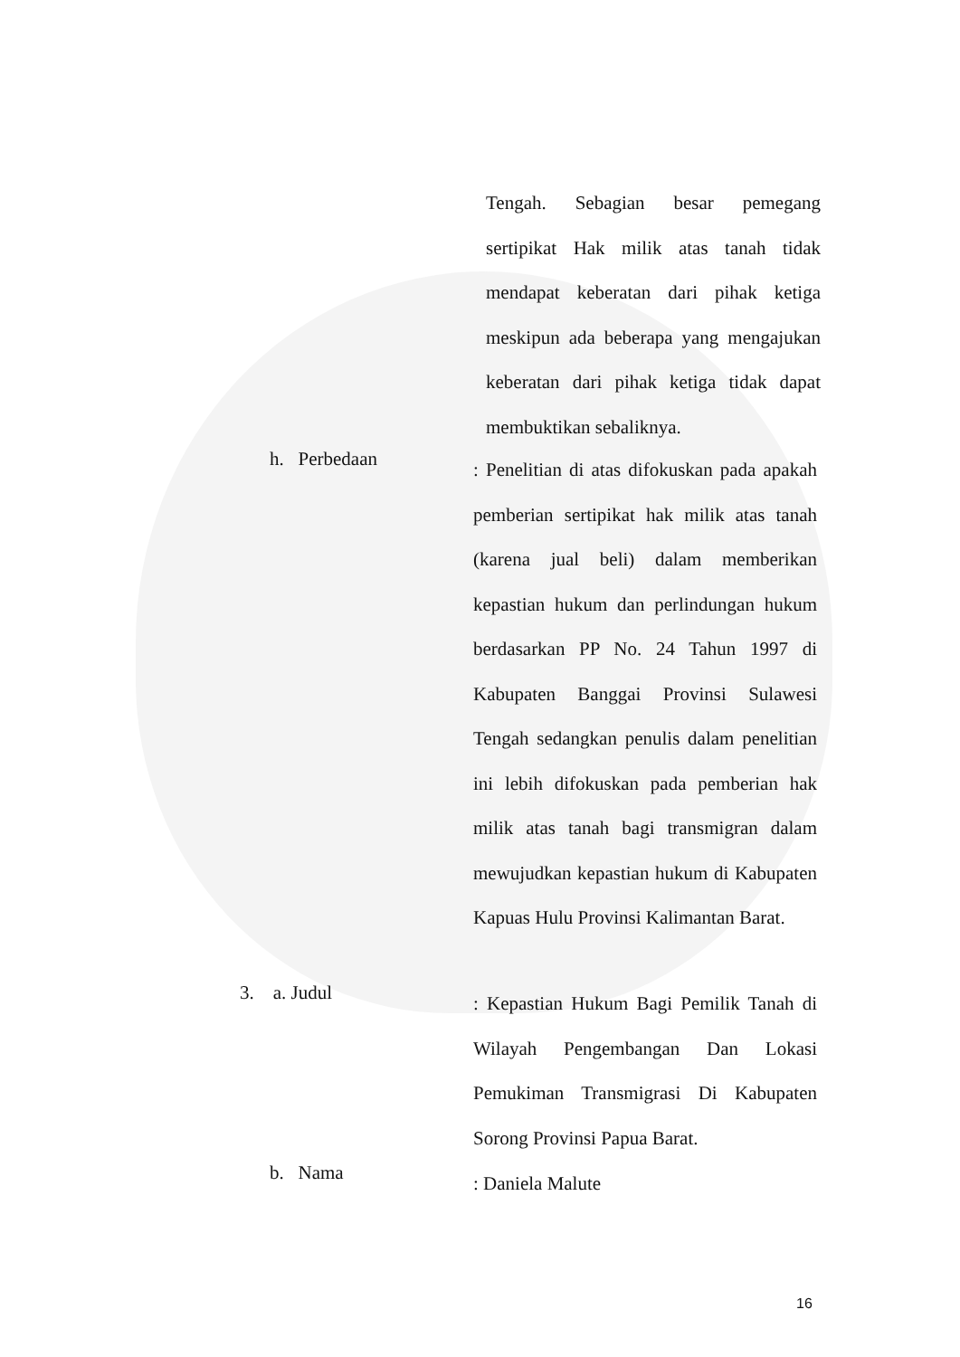Tengah. Sebagian besar pemegang sertipikat Hak milik atas tanah tidak mendapat keberatan dari pihak ketiga meskipun ada beberapa yang mengajukan keberatan dari pihak ketiga tidak dapat membuktikan sebaliknya.
h. Perbedaan
: Penelitian di atas difokuskan pada apakah pemberian sertipikat hak milik atas tanah (karena jual beli) dalam memberikan kepastian hukum dan perlindungan hukum berdasarkan PP No. 24 Tahun 1997 di Kabupaten Banggai Provinsi Sulawesi Tengah sedangkan penulis dalam penelitian ini lebih difokuskan pada pemberian hak milik atas tanah bagi transmigran dalam mewujudkan kepastian hukum di Kabupaten Kapuas Hulu Provinsi Kalimantan Barat.
3. a. Judul
: Kepastian Hukum Bagi Pemilik Tanah di Wilayah Pengembangan Dan Lokasi Pemukiman Transmigrasi Di Kabupaten Sorong Provinsi Papua Barat.
b. Nama
: Daniela Malute
16